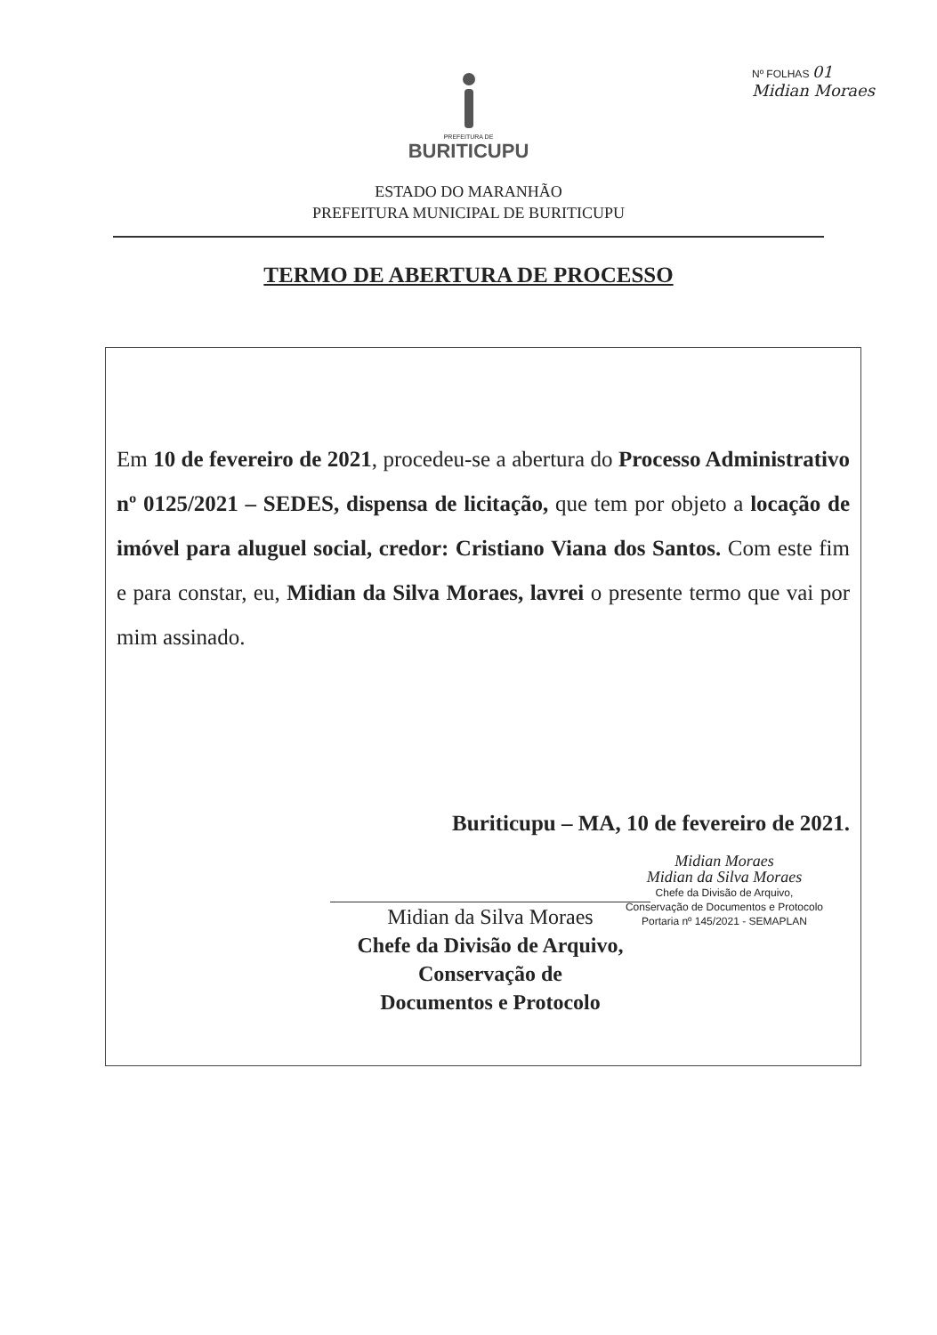Nº FOLHAS 01
Midian Moraes
PREFEITURA DE
BURITICUPU
ESTADO DO MARANHÃO
PREFEITURA MUNICIPAL DE BURITICUPU
TERMO DE ABERTURA DE PROCESSO
Em 10 de fevereiro de 2021, procedeu-se a abertura do Processo Administrativo nº 0125/2021 – SEDES, dispensa de licitação, que tem por objeto a locação de imóvel para aluguel social, credor: Cristiano Viana dos Santos. Com este fim e para constar, eu, Midian da Silva Moraes, lavrei o presente termo que vai por mim assinado.
Buriticupu – MA, 10 de fevereiro de 2021.
Midian Moraes
Midian da Silva Moraes
Chefe da Divisão de Arquivo,
Conservação de Documentos e Protocolo
Portaria nº 145/2021 - SEMAPLAN
Midian da Silva Moraes
Chefe da Divisão de Arquivo,
Conservação de
Documentos e Protocolo